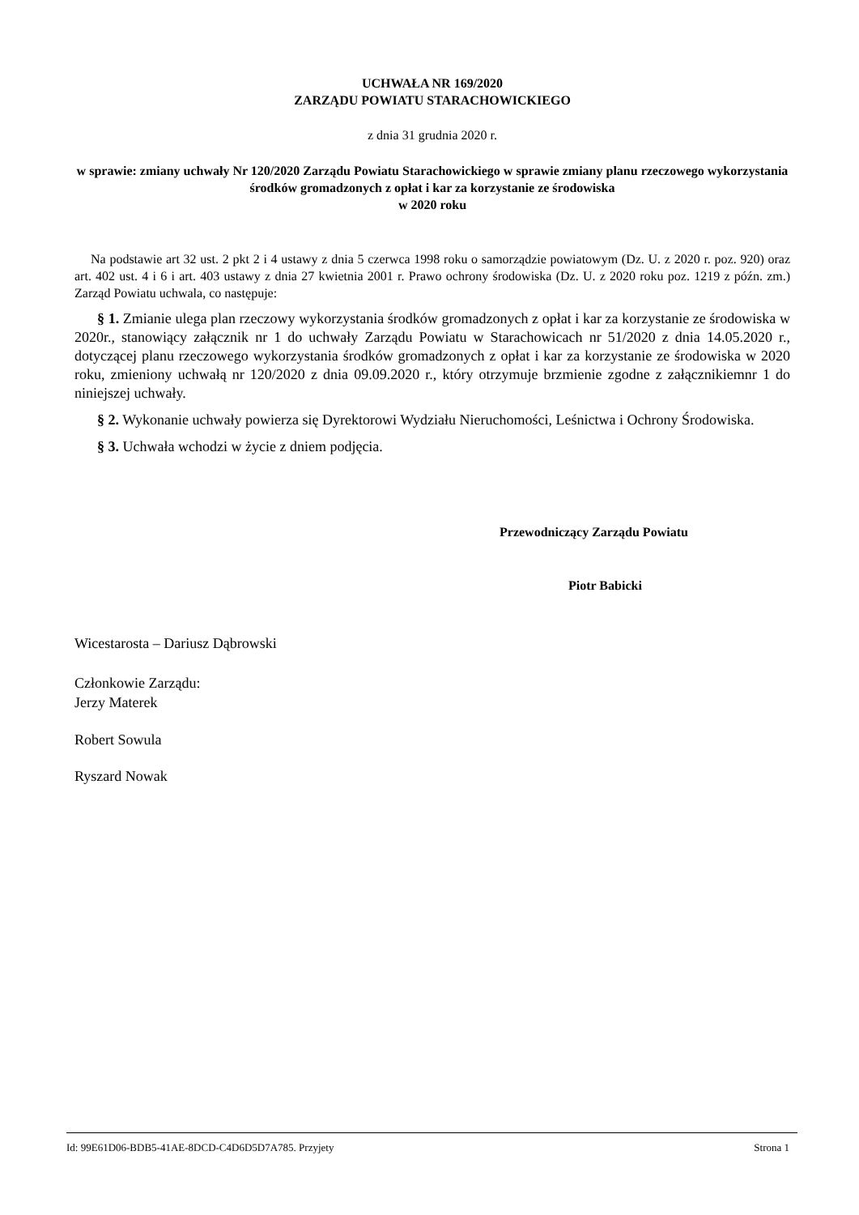UCHWAŁA NR 169/2020
ZARZĄDU POWIATU STARACHOWICKIEGO
z dnia 31 grudnia 2020 r.
w sprawie: zmiany uchwały Nr 120/2020 Zarządu Powiatu Starachowickiego w sprawie zmiany planu rzeczowego wykorzystania środków gromadzonych z opłat i kar za korzystanie ze środowiska
w 2020 roku
Na podstawie art 32 ust. 2 pkt 2 i 4 ustawy z dnia 5 czerwca 1998 roku o samorządzie powiatowym (Dz. U. z 2020 r. poz. 920) oraz art. 402 ust. 4 i 6 i art. 403 ustawy z dnia 27 kwietnia 2001 r. Prawo ochrony środowiska (Dz. U. z 2020 roku poz. 1219 z późn. zm.) Zarząd Powiatu uchwala, co następuje:
§ 1. Zmianie ulega plan rzeczowy wykorzystania środków gromadzonych z opłat i kar za korzystanie ze środowiska w 2020r., stanowiący załącznik nr 1 do uchwały Zarządu Powiatu w Starachowicach nr 51/2020 z dnia 14.05.2020 r., dotyczącej planu rzeczowego wykorzystania środków gromadzonych z opłat i kar za korzystanie ze środowiska w 2020 roku, zmieniony uchwałą nr 120/2020 z dnia 09.09.2020 r., który otrzymuje brzmienie zgodne z załącznikiemnr 1 do niniejszej uchwały.
§ 2. Wykonanie uchwały powierza się Dyrektorowi Wydziału Nieruchomości, Leśnictwa i Ochrony Środowiska.
§ 3. Uchwała wchodzi w życie z dniem podjęcia.
Przewodniczący Zarządu Powiatu
Piotr Babicki
Wicestarosta – Dariusz Dąbrowski
Członkowie Zarządu:
Jerzy Materek
Robert Sowula
Ryszard Nowak
Id: 99E61D06-BDB5-41AE-8DCD-C4D6D5D7A785. Przyjety Strona 1